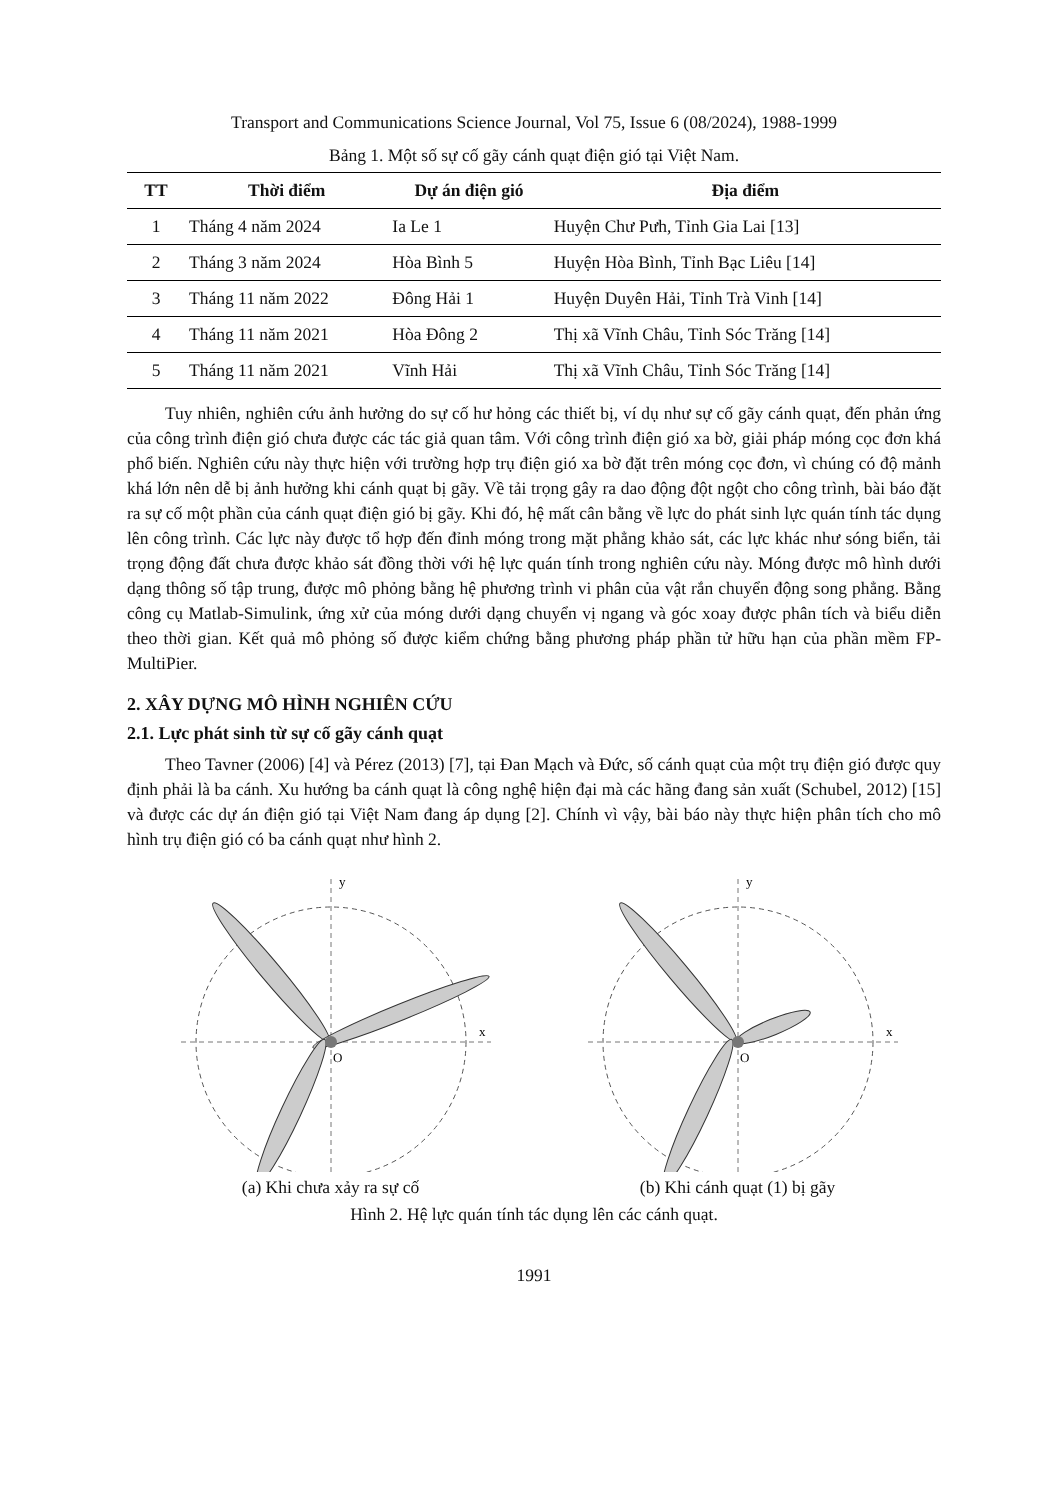Transport and Communications Science Journal, Vol 75, Issue 6 (08/2024), 1988-1999
Bảng 1. Một số sự cố gãy cánh quạt điện gió tại Việt Nam.
| TT | Thời điểm | Dự án điện gió | Địa điểm |
| --- | --- | --- | --- |
| 1 | Tháng 4 năm 2024 | Ia Le 1 | Huyện Chư Pưh, Tỉnh Gia Lai [13] |
| 2 | Tháng 3 năm 2024 | Hòa Bình 5 | Huyện Hòa Bình, Tỉnh Bạc Liêu [14] |
| 3 | Tháng 11 năm 2022 | Đông Hải 1 | Huyện Duyên Hải, Tỉnh Trà Vinh [14] |
| 4 | Tháng 11 năm 2021 | Hòa Đông 2 | Thị xã Vĩnh Châu, Tỉnh Sóc Trăng [14] |
| 5 | Tháng 11 năm 2021 | Vĩnh Hải | Thị xã Vĩnh Châu, Tỉnh Sóc Trăng [14] |
Tuy nhiên, nghiên cứu ảnh hưởng do sự cố hư hỏng các thiết bị, ví dụ như sự cố gãy cánh quạt, đến phản ứng của công trình điện gió chưa được các tác giả quan tâm. Với công trình điện gió xa bờ, giải pháp móng cọc đơn khá phổ biến. Nghiên cứu này thực hiện với trường hợp trụ điện gió xa bờ đặt trên móng cọc đơn, vì chúng có độ mảnh khá lớn nên dễ bị ảnh hưởng khi cánh quạt bị gãy. Về tải trọng gây ra dao động đột ngột cho công trình, bài báo đặt ra sự cố một phần của cánh quạt điện gió bị gãy. Khi đó, hệ mất cân bằng về lực do phát sinh lực quán tính tác dụng lên công trình. Các lực này được tổ hợp đến đỉnh móng trong mặt phẳng khảo sát, các lực khác như sóng biển, tải trọng động đất chưa được khảo sát đồng thời với hệ lực quán tính trong nghiên cứu này. Móng được mô hình dưới dạng thông số tập trung, được mô phỏng bằng hệ phương trình vi phân của vật rắn chuyển động song phẳng. Bằng công cụ Matlab-Simulink, ứng xử của móng dưới dạng chuyển vị ngang và góc xoay được phân tích và biểu diễn theo thời gian. Kết quả mô phỏng số được kiểm chứng bằng phương pháp phần tử hữu hạn của phần mềm FP-MultiPier.
2. XÂY DỰNG MÔ HÌNH NGHIÊN CỨU
2.1. Lực phát sinh từ sự cố gãy cánh quạt
Theo Tavner (2006) [4] và Pérez (2013) [7], tại Đan Mạch và Đức, số cánh quạt của một trụ điện gió được quy định phải là ba cánh. Xu hướng ba cánh quạt là công nghệ hiện đại mà các hãng đang sản xuất (Schubel, 2012) [15] và được các dự án điện gió tại Việt Nam đang áp dụng [2]. Chính vì vậy, bài báo này thực hiện phân tích cho mô hình trụ điện gió có ba cánh quạt như hình 2.
y
x
O
(a) Khi chưa xảy ra sự cố
y
x
O
(b) Khi cánh quạt (1) bị gãy
Hình 2. Hệ lực quán tính tác dụng lên các cánh quạt.
1991